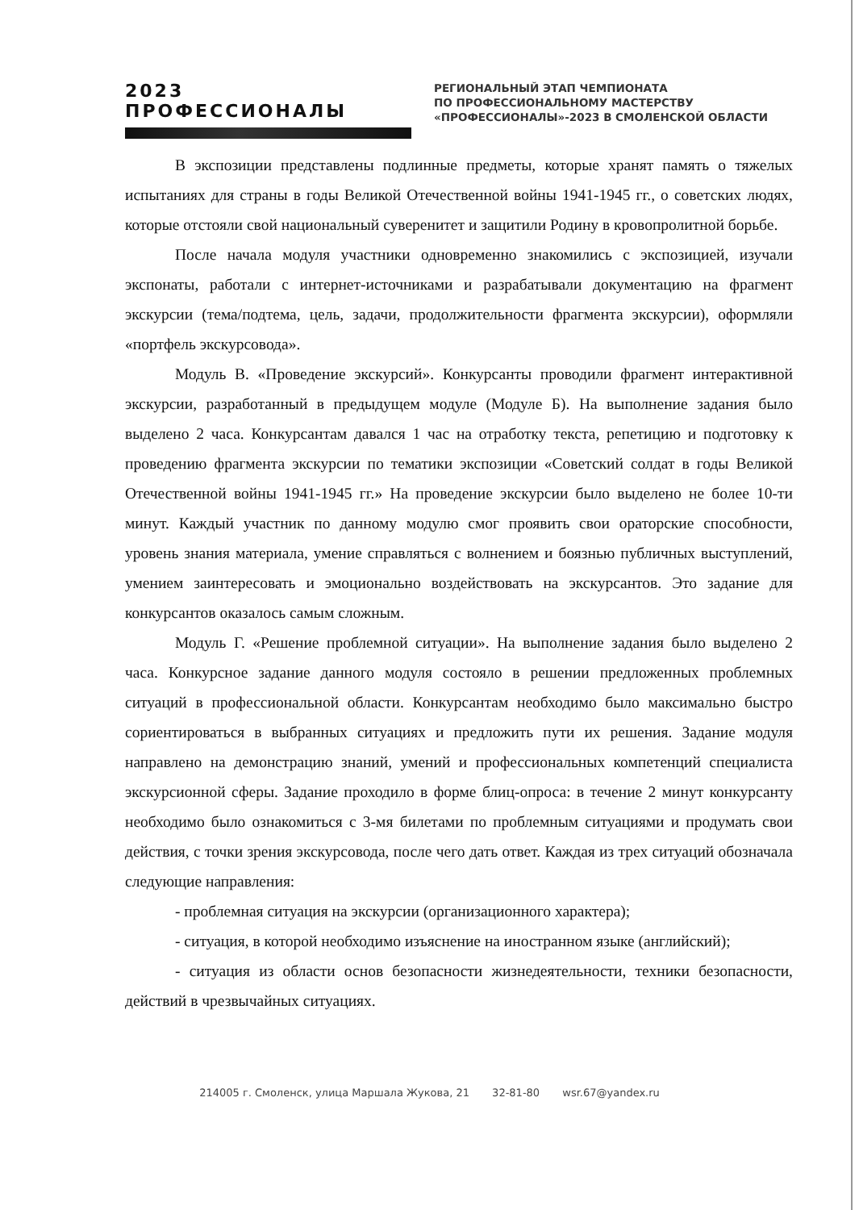2023 ПРОФЕССИОНАЛЫ
РЕГИОНАЛЬНЫЙ ЭТАП ЧЕМПИОНАТА
ПО ПРОФЕССИОНАЛЬНОМУ МАСТЕРСТВУ
«ПРОФЕССИОНАЛЫ»-2023 В СМОЛЕНСКОЙ ОБЛАСТИ
В экспозиции представлены подлинные предметы, которые хранят память о тяжелых испытаниях для страны в годы Великой Отечественной войны 1941-1945 гг., о советских людях, которые отстояли свой национальный суверенитет и защитили Родину в кровопролитной борьбе.
После начала модуля участники одновременно знакомились с экспозицией, изучали экспонаты, работали с интернет-источниками и разрабатывали документацию на фрагмент экскурсии (тема/подтема, цель, задачи, продолжительности фрагмента экскурсии), оформляли «портфель экскурсовода».
Модуль В. «Проведение экскурсий». Конкурсанты проводили фрагмент интерактивной экскурсии, разработанный в предыдущем модуле (Модуле Б). На выполнение задания было выделено 2 часа. Конкурсантам давался 1 час на отработку текста, репетицию и подготовку к проведению фрагмента экскурсии по тематики экспозиции «Советский солдат в годы Великой Отечественной войны 1941-1945 гг.» На проведение экскурсии было выделено не более 10-ти минут. Каждый участник по данному модулю смог проявить свои ораторские способности, уровень знания материала, умение справляться с волнением и боязнью публичных выступлений, умением заинтересовать и эмоционально воздействовать на экскурсантов. Это задание для конкурсантов оказалось самым сложным.
Модуль Г. «Решение проблемной ситуации». На выполнение задания было выделено 2 часа. Конкурсное задание данного модуля состояло в решении предложенных проблемных ситуаций в профессиональной области. Конкурсантам необходимо было максимально быстро сориентироваться в выбранных ситуациях и предложить пути их решения. Задание модуля направлено на демонстрацию знаний, умений и профессиональных компетенций специалиста экскурсионной сферы. Задание проходило в форме блиц-опроса: в течение 2 минут конкурсанту необходимо было ознакомиться с 3-мя билетами по проблемным ситуациями и продумать свои действия, с точки зрения экскурсовода, после чего дать ответ. Каждая из трех ситуаций обозначала следующие направления:
- проблемная ситуация на экскурсии (организационного характера);
- ситуация, в которой необходимо изъяснение на иностранном языке (английский);
- ситуация из области основ безопасности жизнедеятельности, техники безопасности, действий в чрезвычайных ситуациях.
214005 г. Смоленск, улица Маршала Жукова, 21 32-81-80 wsr.67@yandex.ru